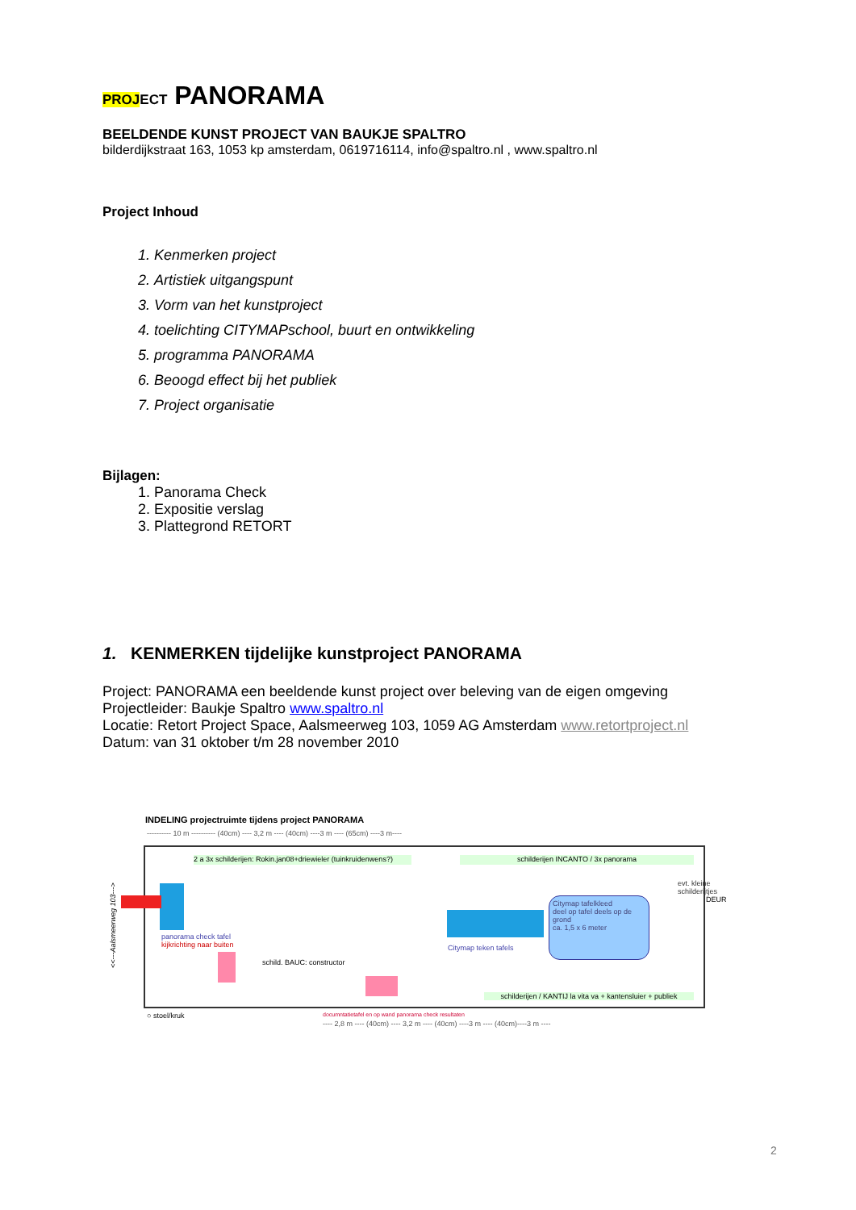PROJ ECT PANORAMA
BEELDENDE KUNST PROJECT VAN BAUKJE SPALTRO
bilderdijkstraat 163, 1053 kp amsterdam, 0619716114, info@spaltro.nl , www.spaltro.nl
Project Inhoud
1. Kenmerken project
2. Artistiek uitgangspunt
3. Vorm van het kunstproject
4. toelichting CITYMAPschool, buurt en ontwikkeling
5. programma PANORAMA
6. Beoogd effect bij het publiek
7. Project organisatie
Bijlagen:
1. Panorama Check
2. Expositie verslag
3. Plattegrond RETORT
1. KENMERKEN tijdelijke kunstproject PANORAMA
Project: PANORAMA een beeldende kunst project over beleving van de eigen omgeving
Projectleider: Baukje Spaltro www.spaltro.nl
Locatie: Retort Project Space, Aalsmeerweg 103, 1059 AG Amsterdam www.retortproject.nl
Datum: van 31 oktober t/m 28 november 2010
INDELING projectruimte tijdens project PANORAMA
---------- 10 m ---------- (40cm) ---- 3,2 m ---- (40cm) ----3 m ---- (65cm) ----3 m----
2 a 3x schilderijen: Rokin.jan08+driewieler (tuinkruidenwens?)
schilderijen INCANTO / 3x panorama
<<---Aalsmeerweg 103--->
panorama check tafel
kijkrichting naar buiten
schild. BAUC: constructor
Citymap teken tafels
Citymap tafelkleed
deel op tafel deels op de grond
ca. 1,5 x 6 meter
schilderijen / KANTIJ la vita va + kantensluier + publiek
DEUR
evt. kleine schilderijtjes
○ stoel/kruk
documntatietafel en op wand panorama check resultaten
---- 2,8 m ---- (40cm) ---- 3,2 m ---- (40cm) ----3 m ---- (40cm)----3 m ----
2